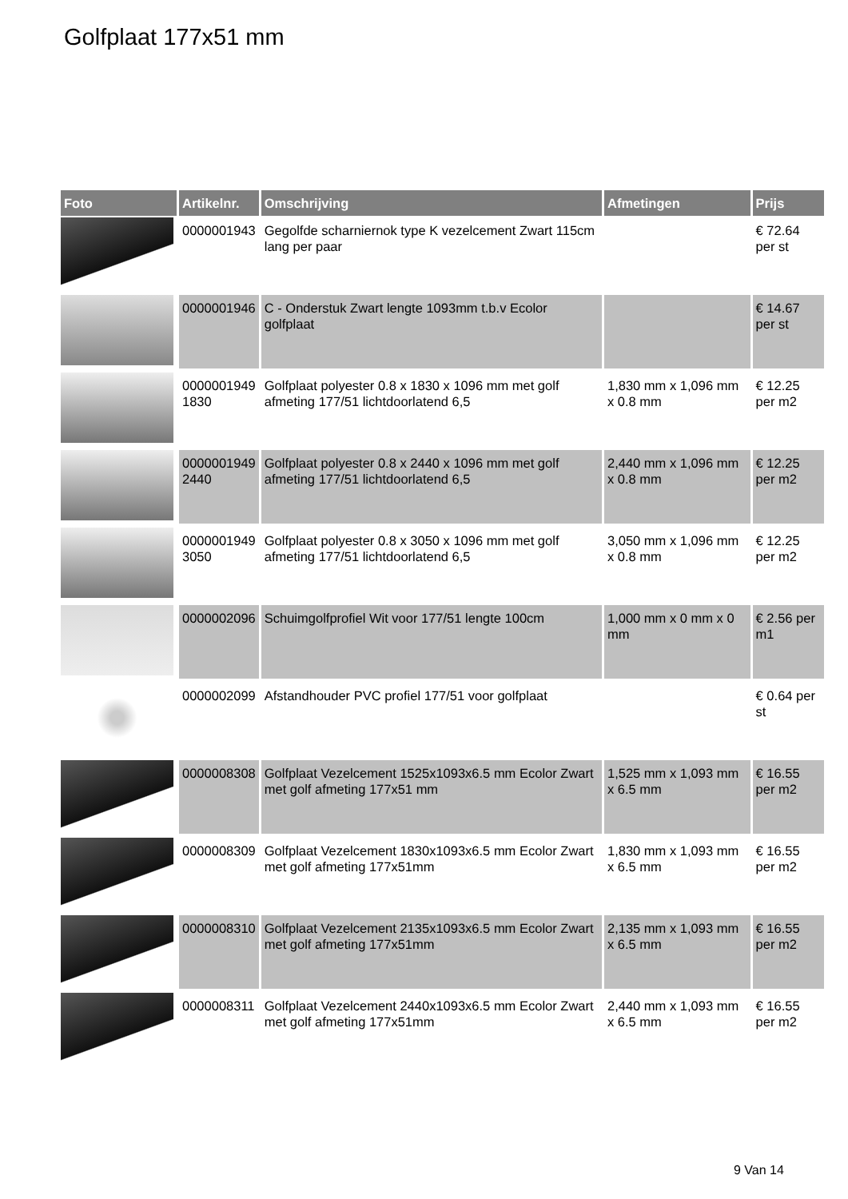Golfplaat 177x51 mm
| Foto | Artikelnr. | Omschrijving | Afmetingen | Prijs |
| --- | --- | --- | --- | --- |
| | 0000001943 | Gegolfde scharniernok type K vezelcement Zwart 115cm lang per paar | | € 72.64 per st |
| | 0000001946 | C - Onderstuk Zwart lengte 1093mm t.b.v Ecolor golfplaat | | € 14.67 per st |
| | 0000001949 1830 | Golfplaat polyester 0.8 x 1830 x 1096 mm met golf afmeting 177/51 lichtdoorlatend 6,5 | 1,830 mm x 1,096 mm x 0.8 mm | € 12.25 per m2 |
| | 0000001949 2440 | Golfplaat polyester 0.8 x 2440 x 1096 mm met golf afmeting 177/51 lichtdoorlatend 6,5 | 2,440 mm x 1,096 mm x 0.8 mm | € 12.25 per m2 |
| | 0000001949 3050 | Golfplaat polyester 0.8 x 3050 x 1096 mm met golf afmeting 177/51 lichtdoorlatend 6,5 | 3,050 mm x 1,096 mm x 0.8 mm | € 12.25 per m2 |
| | 0000002096 | Schuimgolfprofiel Wit voor 177/51 lengte 100cm | 1,000 mm x 0 mm x 0 mm | € 2.56 per m1 |
| | 0000002099 | Afstandhouder PVC profiel 177/51 voor golfplaat | | € 0.64 per st |
| | 0000008308 | Golfplaat Vezelcement 1525x1093x6.5 mm Ecolor Zwart met golf afmeting 177x51 mm | 1,525 mm x 1,093 mm x 6.5 mm | € 16.55 per m2 |
| | 0000008309 | Golfplaat Vezelcement 1830x1093x6.5 mm Ecolor Zwart met golf afmeting 177x51mm | 1,830 mm x 1,093 mm x 6.5 mm | € 16.55 per m2 |
| | 0000008310 | Golfplaat Vezelcement 2135x1093x6.5 mm Ecolor Zwart met golf afmeting 177x51mm | 2,135 mm x 1,093 mm x 6.5 mm | € 16.55 per m2 |
| | 0000008311 | Golfplaat Vezelcement 2440x1093x6.5 mm Ecolor Zwart met golf afmeting 177x51mm | 2,440 mm x 1,093 mm x 6.5 mm | € 16.55 per m2 |
9 Van 14